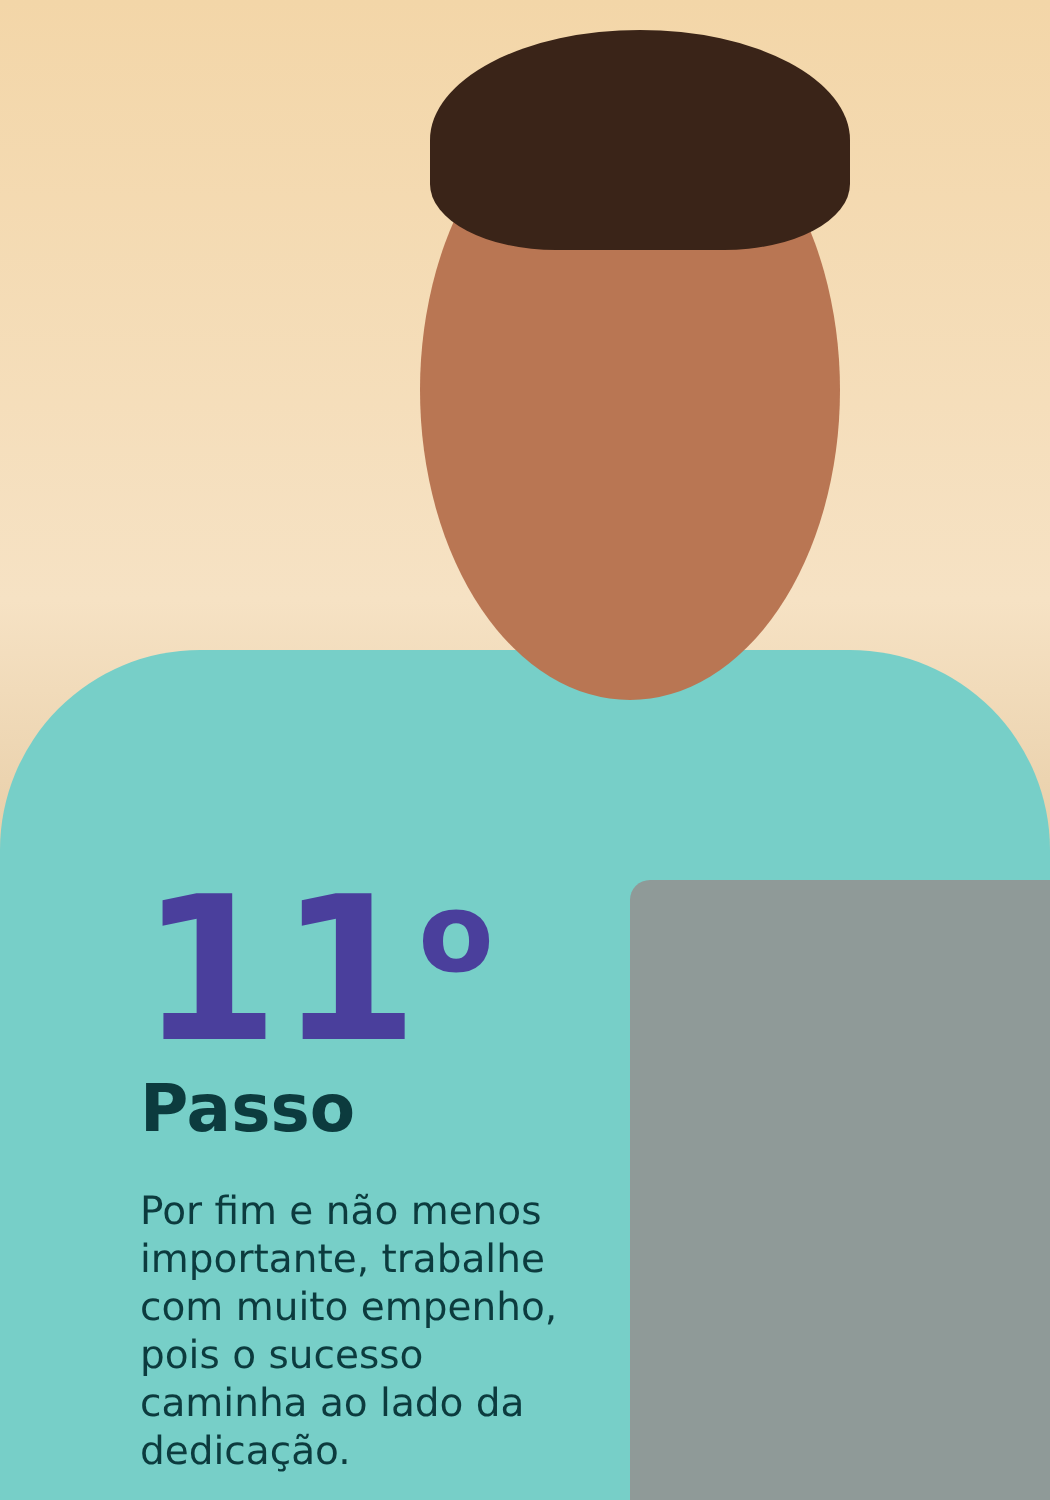11<sup>o</sup>
Passo
Por fim e não menos importante, trabalhe com muito empenho, pois o sucesso caminha ao lado da dedicação.